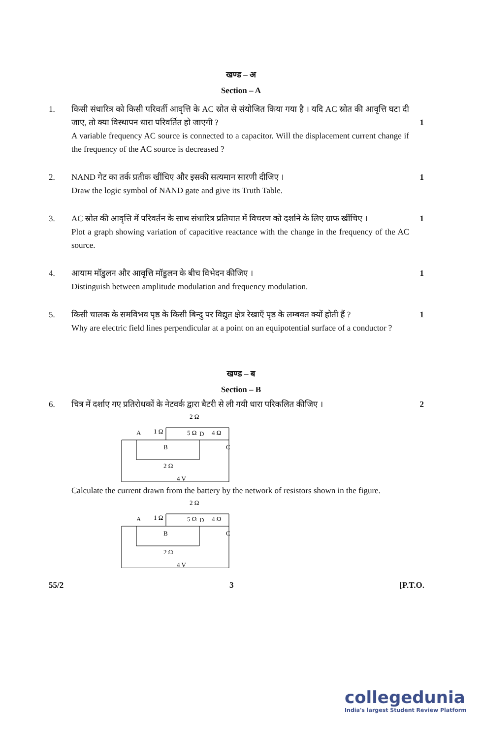खण्ड – अ
Section – A
1. किसी संधारित्र को किसी परिवर्ती आवृत्ति के AC स्रोत से संयोजित किया गया है । यदि AC स्रोत की आवृत्ति घटा दी जाए, तो क्या विस्थापन धारा परिवर्तित हो जाएगी ?
A variable frequency AC source is connected to a capacitor. Will the displacement current change if the frequency of the AC source is decreased ?
1
2. NAND गेट का तर्क प्रतीक खींचिए और इसकी सत्यमान सारणी दीजिए ।
Draw the logic symbol of NAND gate and give its Truth Table.
1
3. AC स्रोत की आवृत्ति में परिवर्तन के साथ संधारित्र प्रतिघात में विचरण को दर्शाने के लिए ग्राफ खींचिए ।
Plot a graph showing variation of capacitive reactance with the change in the frequency of the AC source.
1
4. आयाम मॉडुलन और आवृत्ति मॉडुलन के बीच विभेदन कीजिए ।
Distinguish between amplitude modulation and frequency modulation.
1
5. किसी चालक के समविभव पृष्ठ के किसी बिन्दु पर विद्युत क्षेत्र रेखाएँ पृष्ठ के लम्बवत क्यों होती हैं ?
Why are electric field lines perpendicular at a point on an equipotential surface of a conductor ?
1
खण्ड – ब
Section – B
6. चित्र में दर्शाए गए प्रतिरोधकों के नेटवर्क द्वारा बैटरी से ली गयी धारा परिकलित कीजिए ।
2
2 Ω
A
1 Ω
5 Ω
D
4 Ω
B
C
2 Ω
4 V
Calculate the current drawn from the battery by the network of resistors shown in the figure.
2 Ω
A
1 Ω
5 Ω
D
4 Ω
B
C
2 Ω
4 V
55/2 3 [P.T.O.
collegedunia
India's largest Student Review Platform